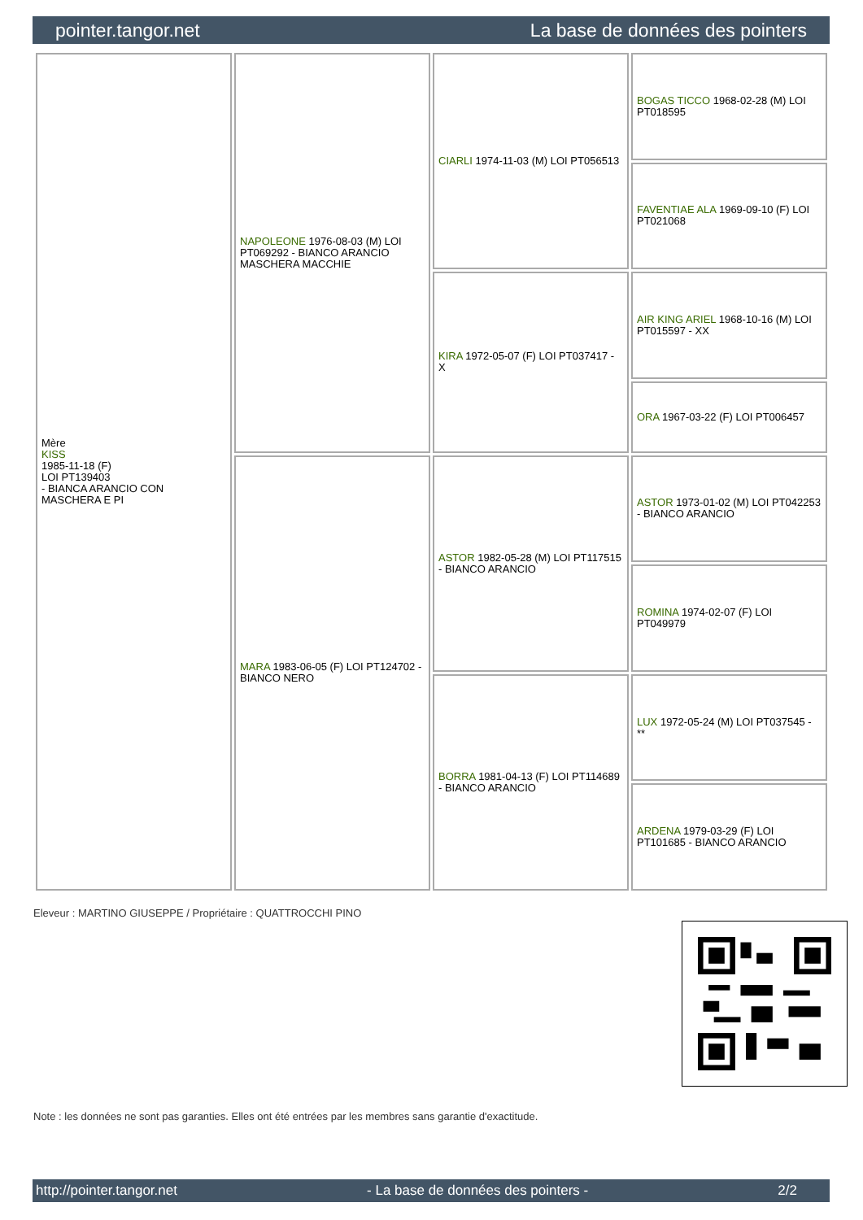pointer.tangor.net La base de données des pointers
| Mère KISS 1985-11-18 (F) LOI PT139403 - BIANCA ARANCIO CON MASCHERA E PI | NAPOLEONE 1976-08-03 (M) LOI PT069292 - BIANCO ARANCIO MASCHERA MACCHIE | CIARLI 1974-11-03 (M) LOI PT056513 | BOGAS TICCO 1968-02-28 (M) LOI PT018595 |
| | | | FAVENTIAE ALA 1969-09-10 (F) LOI PT021068 |
| | | KIRA 1972-05-07 (F) LOI PT037417 - X | AIR KING ARIEL 1968-10-16 (M) LOI PT015597 - XX |
| | | | ORA 1967-03-22 (F) LOI PT006457 |
| | MARA 1983-06-05 (F) LOI PT124702 - BIANCO NERO | ASTOR 1982-05-28 (M) LOI PT117515 - BIANCO ARANCIO | ASTOR 1973-01-02 (M) LOI PT042253 - BIANCO ARANCIO |
| | | | ROMINA 1974-02-07 (F) LOI PT049979 |
| | | BORRA 1981-04-13 (F) LOI PT114689 - BIANCO ARANCIO | LUX 1972-05-24 (M) LOI PT037545 - ** |
| | | | ARDENA 1979-03-29 (F) LOI PT101685 - BIANCO ARANCIO |
Eleveur : MARTINO GIUSEPPE / Propriétaire : QUATTROCCHI PINO
Note : les données ne sont pas garanties. Elles ont été entrées par les membres sans garantie d'exactitude.
http://pointer.tangor.net - La base de données des pointers - 2/2